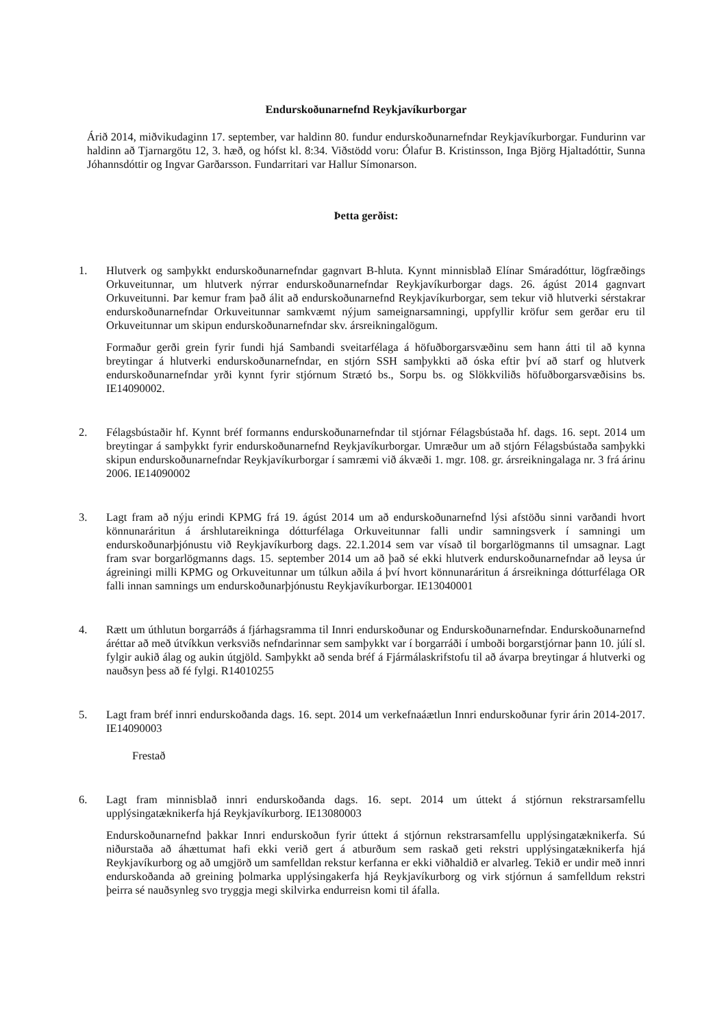Endurskoðunarnefnd Reykjavíkurborgar
Árið 2014, miðvikudaginn 17. september, var haldinn 80. fundur endurskoðunarnefndar Reykjavíkurborgar. Fundurinn var haldinn að Tjarnargötu 12, 3. hæð, og hófst kl. 8:34. Viðstödd voru: Ólafur B. Kristinsson, Inga Björg Hjaltadóttir, Sunna Jóhannsdóttir og Ingvar Garðarsson. Fundarritari var Hallur Símonarson.
Þetta gerðist:
1. Hlutverk og samþykkt endurskoðunarnefndar gagnvart B-hluta. Kynnt minnisblað Elínar Smáradóttur, lögfræðings Orkuveitunnar, um hlutverk nýrrar endurskoðunarnefndar Reykjavíkurborgar dags. 26. ágúst 2014 gagnvart Orkuveitunni. Þar kemur fram það álit að endurskoðunarnefnd Reykjavíkurborgar, sem tekur við hlutverki sérstakrar endurskoðunarnefndar Orkuveitunnar samkvæmt nýjum sameignarsamningi, uppfyllir kröfur sem gerðar eru til Orkuveitunnar um skipun endurskoðunarnefndar skv. ársreikningalögum.
Formaður gerði grein fyrir fundi hjá Sambandi sveitarfélaga á höfuðborgarsvæðinu sem hann átti til að kynna breytingar á hlutverki endurskoðunarnefndar, en stjórn SSH samþykkti að óska eftir því að starf og hlutverk endurskoðunarnefndar yrði kynnt fyrir stjórnum Strætó bs., Sorpu bs. og Slökkviliðs höfuðborgarsvæðisins bs. IE14090002.
2. Félagsbústaðir hf. Kynnt bréf formanns endurskoðunarnefndar til stjórnar Félagsbústaða hf. dags. 16. sept. 2014 um breytingar á samþykkt fyrir endurskoðunarnefnd Reykjavíkurborgar. Umræður um að stjórn Félagsbústaða samþykki skipun endurskoðunarnefndar Reykjavíkurborgar í samræmi við ákvæði 1. mgr. 108. gr. ársreikningalaga nr. 3 frá árinu 2006. IE14090002
3. Lagt fram að nýju erindi KPMG frá 19. ágúst 2014 um að endurskoðunarnefnd lýsi afstöðu sinni varðandi hvort könnunaráritun á árshlutareikninga dótturfélaga Orkuveitunnar falli undir samningsverk í samningi um endurskoðunarþjónustu við Reykjavíkurborg dags. 22.1.2014 sem var vísað til borgarlögmanns til umsagnar. Lagt fram svar borgarlögmanns dags. 15. september 2014 um að það sé ekki hlutverk endurskoðunarnefndar að leysa úr ágreiningi milli KPMG og Orkuveitunnar um túlkun aðila á því hvort könnunaráritun á ársreikninga dótturfélaga OR falli innan samnings um endurskoðunarþjónustu Reykjavíkurborgar. IE13040001
4. Rætt um úthlutun borgarráðs á fjárhagsramma til Innri endurskoðunar og Endurskoðunarnefndar. Endurskoðunarnefnd áréttar að með útvíkkun verksviðs nefndarinnar sem samþykkt var í borgarráði í umboði borgarstjórnar þann 10. júlí sl. fylgir aukið álag og aukin útgjöld. Samþykkt að senda bréf á Fjármálaskrifstofu til að ávarpa breytingar á hlutverki og nauðsyn þess að fé fylgi. R14010255
5. Lagt fram bréf innri endurskoðanda dags. 16. sept. 2014 um verkefnaáætlun Innri endurskoðunar fyrir árin 2014-2017. IE14090003
Frestað
6. Lagt fram minnisblað innri endurskoðanda dags. 16. sept. 2014 um úttekt á stjórnun rekstrarsamfellu upplýsingatæknikerfa hjá Reykjavíkurborg. IE13080003
Endurskoðunarnefnd þakkar Innri endurskoðun fyrir úttekt á stjórnun rekstrarsamfellu upplýsingatæknikerfa. Sú niðurstaða að áhættumat hafi ekki verið gert á atburðum sem raskað geti rekstri upplýsingatæknikerfa hjá Reykjavíkurborg og að umgjörð um samfelldan rekstur kerfanna er ekki viðhaldið er alvarleg. Tekið er undir með innri endurskoðanda að greining þolmarka upplýsingakerfa hjá Reykjavíkurborg og virk stjórnun á samfelldum rekstri þeirra sé nauðsynleg svo tryggja megi skilvirka endurreisn komi til áfalla.